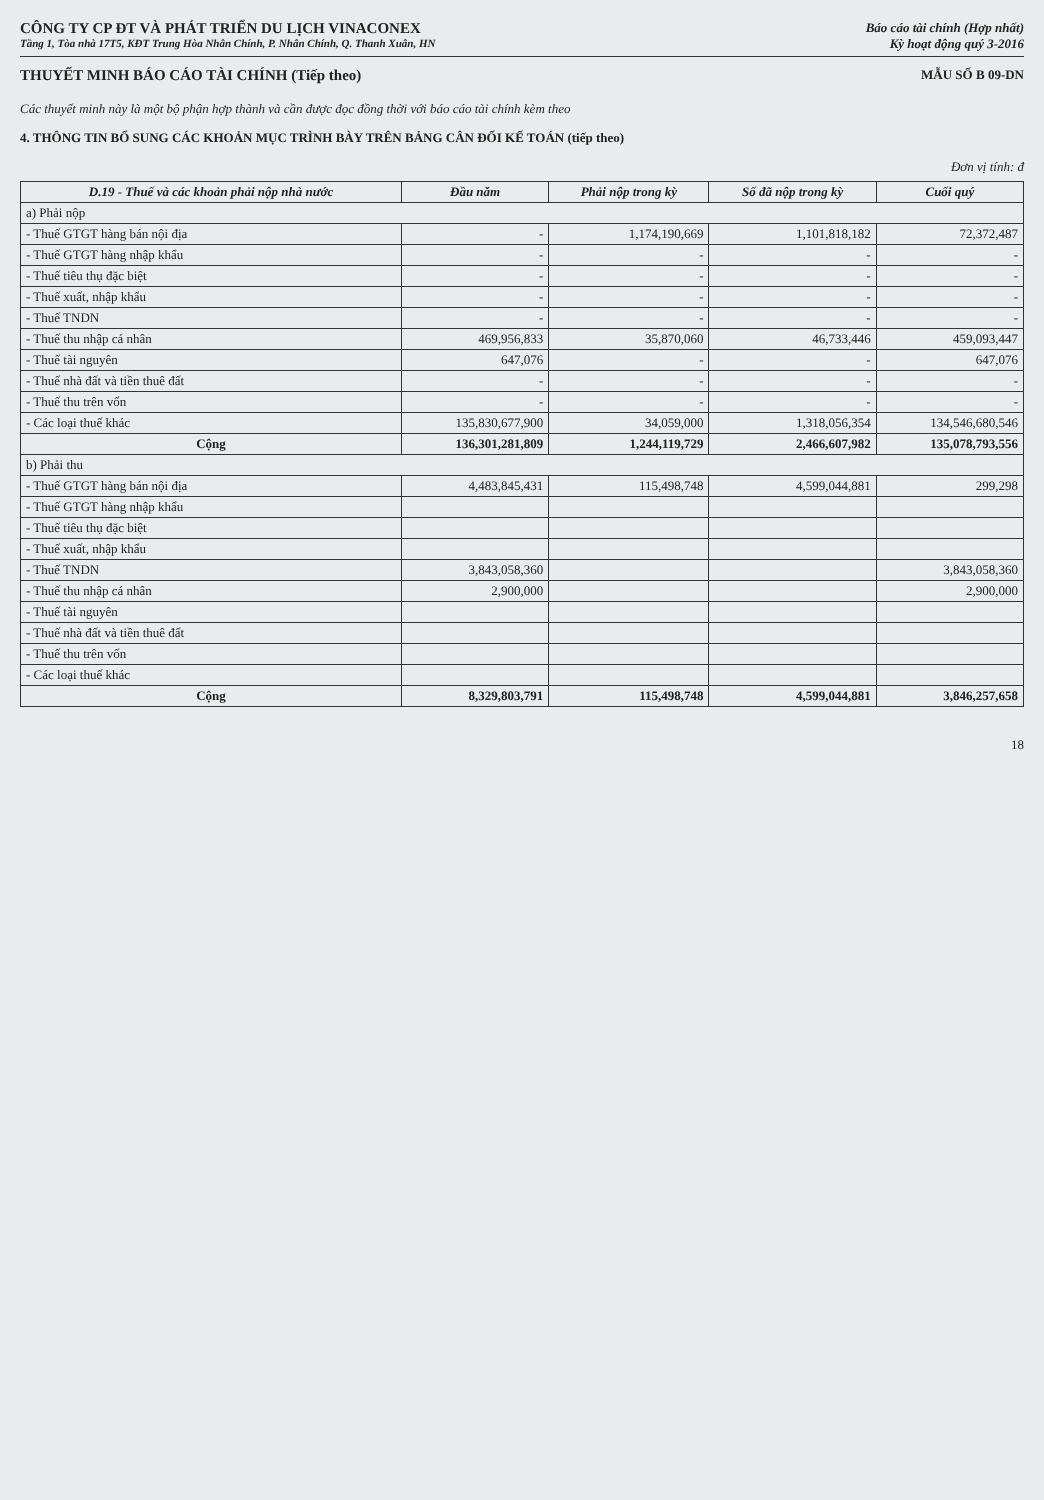CÔNG TY CP ĐT VÀ PHÁT TRIỂN DU LỊCH VINACONEX
Tầng 1, Tòa nhà 17T5, KĐT Trung Hòa Nhân Chính, P. Nhân Chính, Q. Thanh Xuân, HN
Báo cáo tài chính (Hợp nhất)
Kỳ hoạt động quý 3-2016
THUYẾT MINH BÁO CÁO TÀI CHÍNH (Tiếp theo)
MẪU SỐ B 09-DN
Các thuyết minh này là một bộ phận hợp thành và cần được đọc đồng thời với báo cáo tài chính kèm theo
4. THÔNG TIN BỔ SUNG CÁC KHOẢN MỤC TRÌNH BÀY TRÊN BẢNG CÂN ĐỐI KẾ TOÁN (tiếp theo)
Đơn vị tính: đ
| D.19 - Thuế và các khoản phải nộp nhà nước | Đầu năm | Phải nộp trong kỳ | Số đã nộp trong kỳ | Cuối quý |
| --- | --- | --- | --- | --- |
| a) Phải nộp | | | | |
| - Thuế GTGT hàng bán nội địa | - | 1,174,190,669 | 1,101,818,182 | 72,372,487 |
| - Thuế GTGT hàng nhập khẩu | - | - | - | - |
| - Thuế tiêu thụ đặc biệt | - | - | - | - |
| - Thuế xuất, nhập khẩu | - | - | - | - |
| - Thuế TNDN | - | - | - | - |
| - Thuế thu nhập cá nhân | 469,956,833 | 35,870,060 | 46,733,446 | 459,093,447 |
| - Thuế tài nguyên | 647,076 | - | - | 647,076 |
| - Thuế nhà đất và tiền thuê đất | - | - | - | - |
| - Thuế thu trên vốn | - | - | - | - |
| - Các loại thuế khác | 135,830,677,900 | 34,059,000 | 1,318,056,354 | 134,546,680,546 |
| Cộng | 136,301,281,809 | 1,244,119,729 | 2,466,607,982 | 135,078,793,556 |
| b) Phải thu | | | | |
| - Thuế GTGT hàng bán nội địa | 4,483,845,431 | 115,498,748 | 4,599,044,881 | 299,298 |
| - Thuế GTGT hàng nhập khẩu | | | | |
| - Thuế tiêu thụ đặc biệt | | | | |
| - Thuế xuất, nhập khẩu | | | | |
| - Thuế TNDN | 3,843,058,360 | | | 3,843,058,360 |
| - Thuế thu nhập cá nhân | 2,900,000 | | | 2,900,000 |
| - Thuế tài nguyên | | | | |
| - Thuế nhà đất và tiền thuê đất | | | | |
| - Thuế thu trên vốn | | | | |
| - Các loại thuế khác | | | | |
| Cộng | 8,329,803,791 | 115,498,748 | 4,599,044,881 | 3,846,257,658 |
18